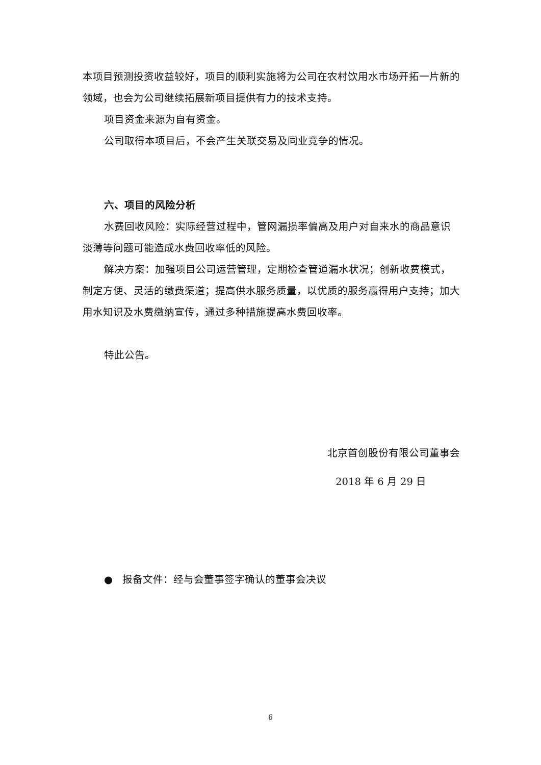本项目预测投资收益较好，项目的顺利实施将为公司在农村饮用水市场开拓一片新的领域，也会为公司继续拓展新项目提供有力的技术支持。
项目资金来源为自有资金。
公司取得本项目后，不会产生关联交易及同业竞争的情况。
六、项目的风险分析
水费回收风险：实际经营过程中，管网漏损率偏高及用户对自来水的商品意识淡薄等问题可能造成水费回收率低的风险。
解决方案：加强项目公司运营管理，定期检查管道漏水状况；创新收费模式，制定方便、灵活的缴费渠道；提高供水服务质量，以优质的服务赢得用户支持；加大用水知识及水费缴纳宣传，通过多种措施提高水费回收率。
特此公告。
北京首创股份有限公司董事会
2018 年 6 月 29 日
● 报备文件：经与会董事签字确认的董事会决议
6